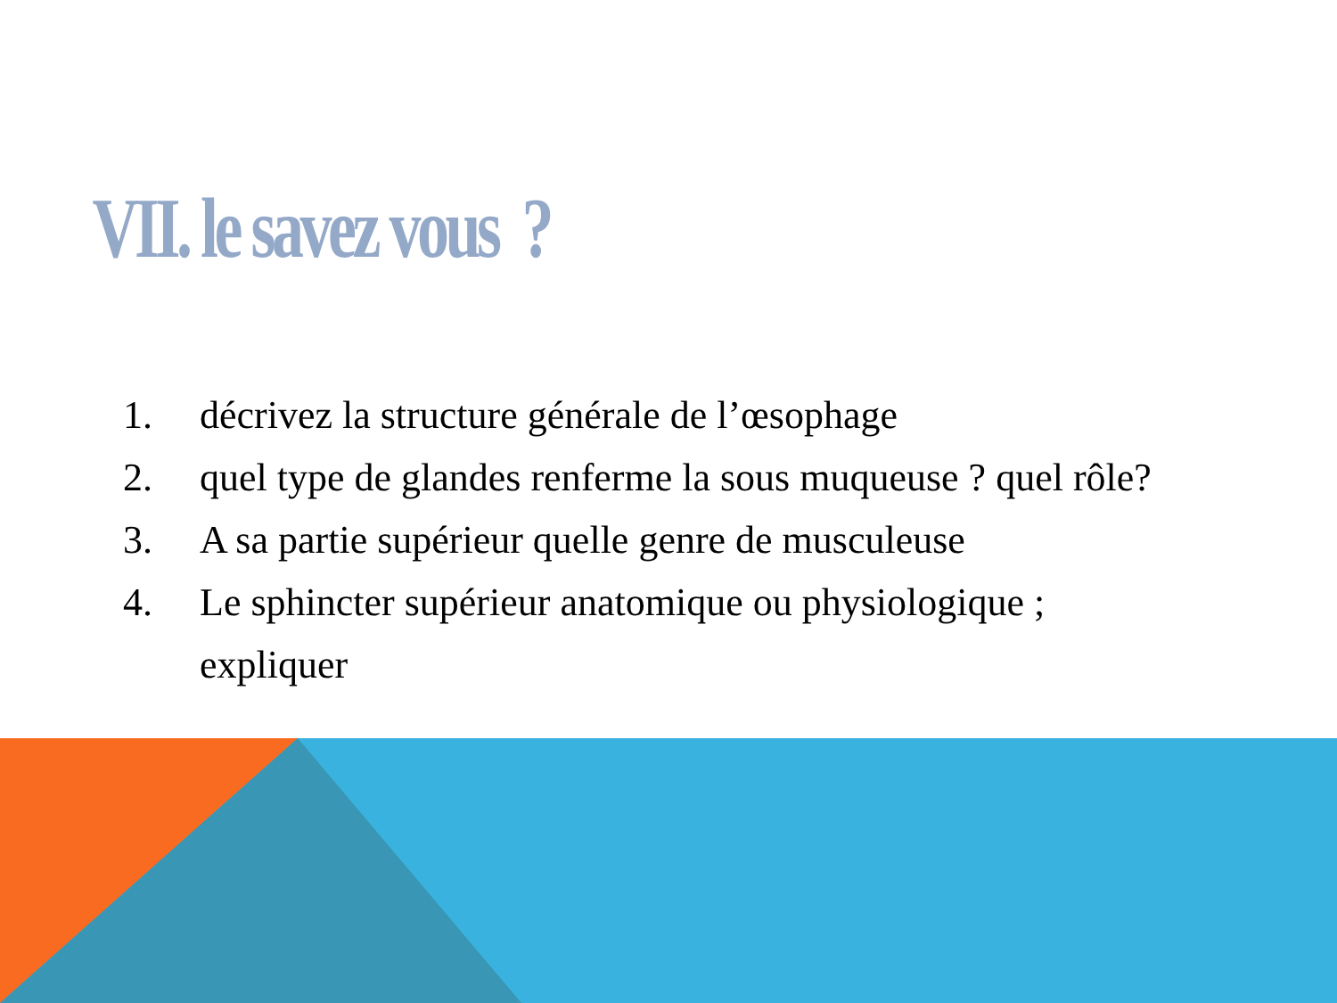VII. le savez vous ?
1. décrivez la structure générale de l’œsophage
2. quel type de glandes renferme la sous muqueuse ? quel rôle?
3. A sa partie supérieur quelle genre de musculeuse
4. Le sphincter supérieur anatomique ou physiologique ;
expliquer